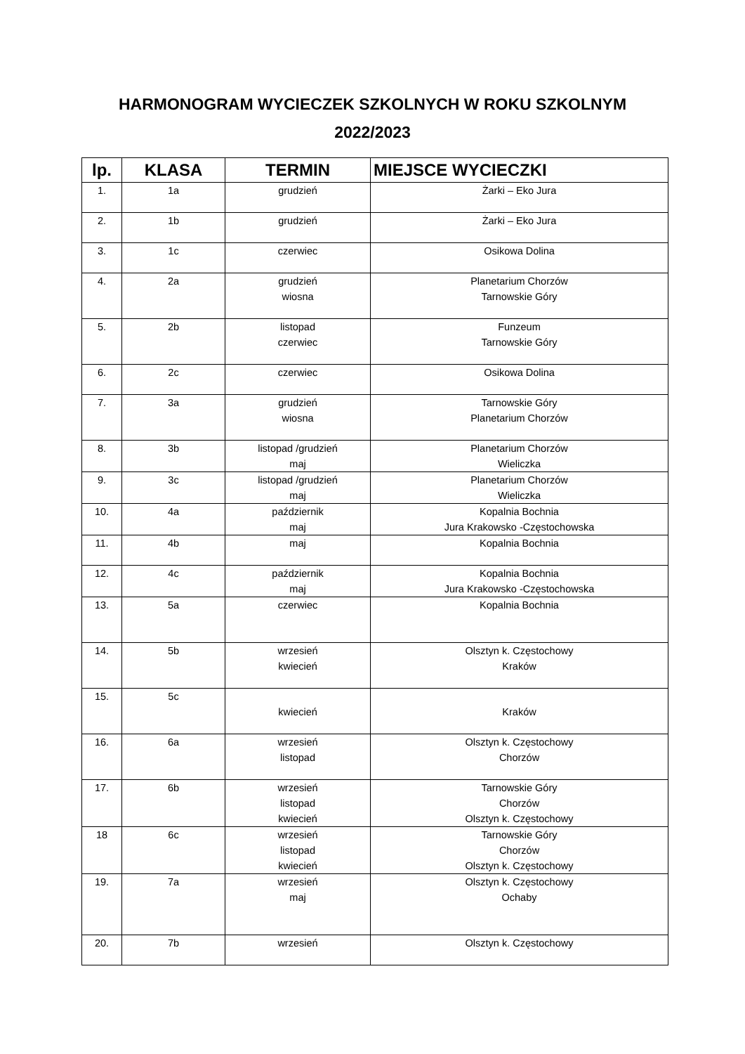HARMONOGRAM WYCIECZEK SZKOLNYCH W ROKU SZKOLNYM
2022/2023
| lp. | KLASA | TERMIN | MIEJSCE WYCIECZKI |
| --- | --- | --- | --- |
| 1. | 1a | grudzień | Żarki – Eko Jura |
| 2. | 1b | grudzień | Żarki – Eko Jura |
| 3. | 1c | czerwiec | Osikowa Dolina |
| 4. | 2a | grudzień wiosna | Planetarium Chorzów Tarnowskie Góry |
| 5. | 2b | listopad czerwiec | Funzeum Tarnowskie Góry |
| 6. | 2c | czerwiec | Osikowa Dolina |
| 7. | 3a | grudzień wiosna | Tarnowskie Góry Planetarium Chorzów |
| 8. | 3b | listopad /grudzień maj | Planetarium Chorzów Wieliczka |
| 9. | 3c | listopad /grudzień maj | Planetarium Chorzów Wieliczka |
| 10. | 4a | październik maj | Kopalnia Bochnia Jura Krakowsko -Częstochowska |
| 11. | 4b | maj | Kopalnia Bochnia |
| 12. | 4c | październik maj | Kopalnia Bochnia Jura Krakowsko -Częstochowska |
| 13. | 5a | czerwiec | Kopalnia Bochnia |
| 14. | 5b | wrzesień kwiecień | Olsztyn k. Częstochowy Kraków |
| 15. | 5c | kwiecień | Kraków |
| 16. | 6a | wrzesień listopad | Olsztyn k. Częstochowy Chorzów |
| 17. | 6b | wrzesień listopad kwiecień | Tarnowskie Góry Chorzów Olsztyn k. Częstochowy |
| 18 | 6c | wrzesień listopad kwiecień | Tarnowskie Góry Chorzów Olsztyn k. Częstochowy |
| 19. | 7a | wrzesień maj | Olsztyn k. Częstochowy Ochaby |
| 20. | 7b | wrzesień | Olsztyn k. Częstochowy |